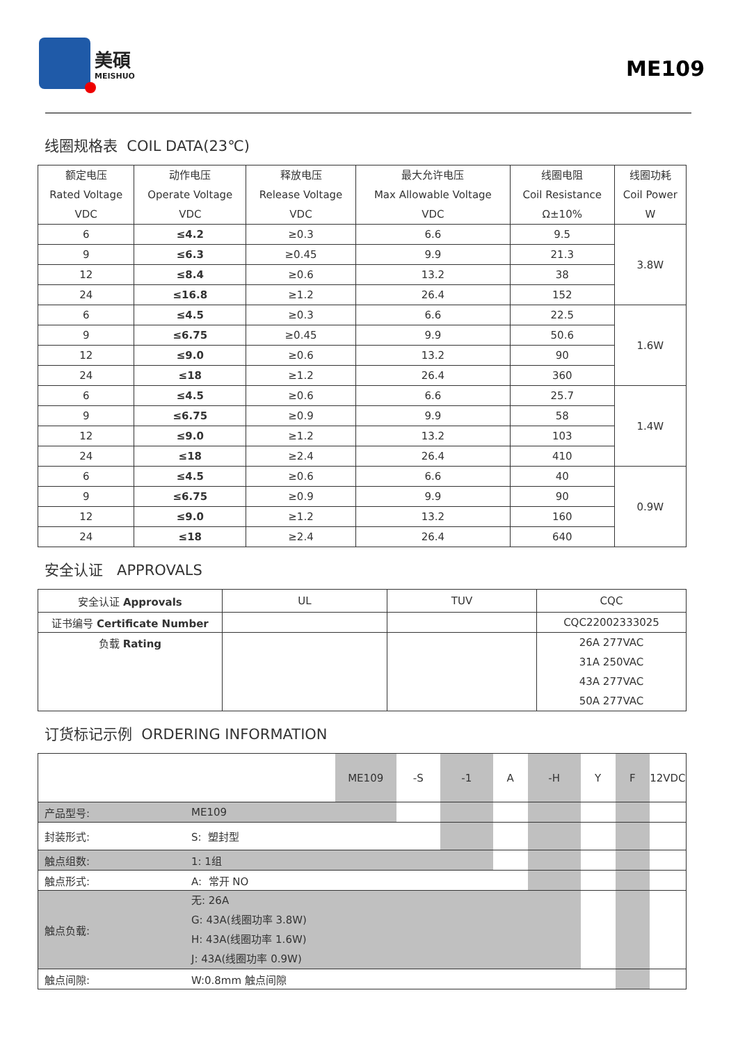美碩
MEISHUO
ME109
线圈规格表 COIL DATA(23℃)
| 额定电压 Rated Voltage VDC | 动作电压 Operate Voltage VDC | 释放电压 Release Voltage VDC | 最大允许电压 Max Allowable Voltage VDC | 线圈电阻 Coil Resistance Ω±10% | 线圈功耗 Coil Power W |
| --- | --- | --- | --- | --- | --- |
| 6 | ≤4.2 | ≥0.3 | 6.6 | 9.5 | 3.8W |
| 9 | ≤6.3 | ≥0.45 | 9.9 | 21.3 | |
| 12 | ≤8.4 | ≥0.6 | 13.2 | 38 | |
| 24 | ≤16.8 | ≥1.2 | 26.4 | 152 | |
| 6 | ≤4.5 | ≥0.3 | 6.6 | 22.5 | 1.6W |
| 9 | ≤6.75 | ≥0.45 | 9.9 | 50.6 | |
| 12 | ≤9.0 | ≥0.6 | 13.2 | 90 | |
| 24 | ≤18 | ≥1.2 | 26.4 | 360 | |
| 6 | ≤4.5 | ≥0.6 | 6.6 | 25.7 | 1.4W |
| 9 | ≤6.75 | ≥0.9 | 9.9 | 58 | |
| 12 | ≤9.0 | ≥1.2 | 13.2 | 103 | |
| 24 | ≤18 | ≥2.4 | 26.4 | 410 | |
| 6 | ≤4.5 | ≥0.6 | 6.6 | 40 | 0.9W |
| 9 | ≤6.75 | ≥0.9 | 9.9 | 90 | |
| 12 | ≤9.0 | ≥1.2 | 13.2 | 160 | |
| 24 | ≤18 | ≥2.4 | 26.4 | 640 | |
安全认证 APPROVALS
| 安全认证 Approvals | UL | TUV | CQC |
| 证书编号 Certificate Number | | | CQC22002333025 |
| 负载 Rating | | | 26A 277VAC 31A 250VAC 43A 277VAC 50A 277VAC |
订货标记示例 ORDERING INFORMATION
| | | ME109 | -S | -1 | A | -H | Y | F | 12VDC |
| 产品型号: | ME109 | | | | | | | | |
| 封装形式: | S: 塑封型 | | | | | | | | |
| 触点组数: | 1: 1组 | | | | | | | | |
| 触点形式: | A: 常开 NO | | | | | | | | |
| 触点负载: | 无: 26A G: 43A(线圈功率 3.8W) H: 43A(线圈功率 1.6W) J: 43A(线圈功率 0.9W) | | | | | | | | |
| 触点间隙: | W:0.8mm 触点间隙 | | | | | | | | |